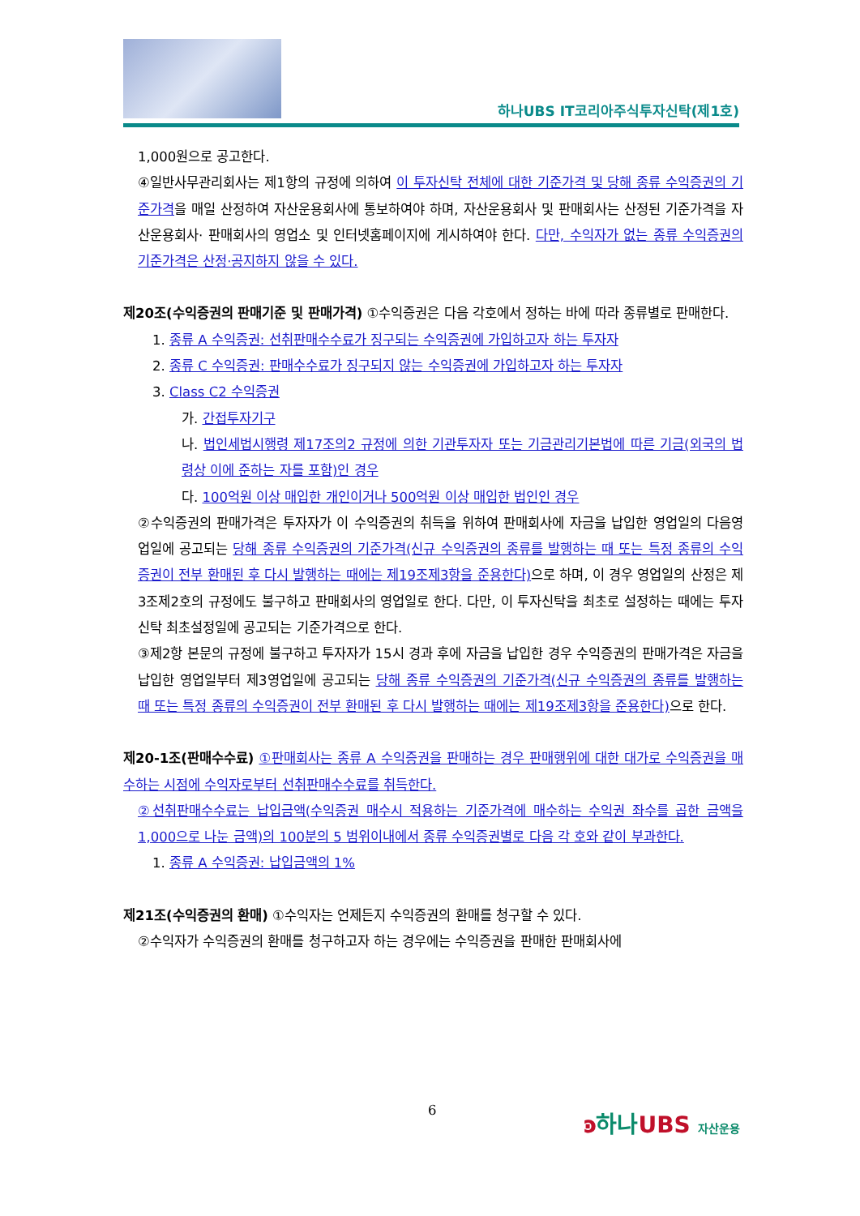하나UBS IT코리아주식투자신탁(제1호)
1,000원으로 공고한다.
④일반사무관리회사는 제1항의 규정에 의하여 이 투자신탁 전체에 대한 기준가격 및 당해 종류 수익증권의 기준가격을 매일 산정하여 자산운용회사에 통보하여야 하며, 자산운용회사 및 판매회사는 산정된 기준가격을 자산운용회사· 판매회사의 영업소 및 인터넷홈페이지에 게시하여야 한다. 다만, 수익자가 없는 종류 수익증권의 기준가격은 산정·공지하지 않을 수 있다.
제20조(수익증권의 판매기준 및 판매가격) ①수익증권은 다음 각호에서 정하는 바에 따라 종류별로 판매한다.
1. 종류 A 수익증권: 선취판매수수료가 징구되는 수익증권에 가입하고자 하는 투자자
2. 종류 C 수익증권: 판매수수료가 징구되지 않는 수익증권에 가입하고자 하는 투자자
3. Class C2 수익증권
가. 간접투자기구
나. 법인세법시행령 제17조의2 규정에 의한 기관투자자 또는 기금관리기본법에 따른 기금(외국의 법령상 이에 준하는 자를 포함)인 경우
다. 100억원 이상 매입한 개인이거나 500억원 이상 매입한 법인인 경우
②수익증권의 판매가격은 투자자가 이 수익증권의 취득을 위하여 판매회사에 자금을 납입한 영업일의 다음영업일에 공고되는 당해 종류 수익증권의 기준가격(신규 수익증권의 종류를 발행하는 때 또는 특정 종류의 수익증권이 전부 환매된 후 다시 발행하는 때에는 제19조제3항을 준용한다) 으로 하며, 이 경우 영업일의 산정은 제3조제2호의 규정에도 불구하고 판매회사의 영업일로 한다. 다만, 이 투자신탁을 최초로 설정하는 때에는 투자신탁 최초설정일에 공고되는 기준가격으로 한다.
③제2항 본문의 규정에 불구하고 투자자가 15시 경과 후에 자금을 납입한 경우 수익증권의 판매가격은 자금을 납입한 영업일부터 제3영업일에 공고되는 당해 종류 수익증권의 기준가격(신규 수익증권의 종류를 발행하는 때 또는 특정 종류의 수익증권이 전부 환매된 후 다시 발행하는 때에는 제19조제3항을 준용한다) 으로 한다.
제20-1조(판매수수료) ①판매회사는 종류 A 수익증권을 판매하는 경우 판매행위에 대한 대가로 수익증권을 매수하는 시점에 수익자로부터 선취판매수수료를 취득한다.
②선취판매수수료는 납입금액(수익증권 매수시 적용하는 기준가격에 매수하는 수익권 좌수를 곱한 금액을 1,000으로 나눈 금액)의 100분의 5 범위이내에서 종류 수익증권별로 다음 각 호와 같이 부과한다.
1. 종류 A 수익증권: 납입금액의 1%
제21조(수익증권의 환매) ①수익자는 언제든지 수익증권의 환매를 청구할 수 있다.
②수익자가 수익증권의 환매를 청구하고자 하는 경우에는 수익증권을 판매한 판매회사에
6 ͽ하나UBS 자산운용